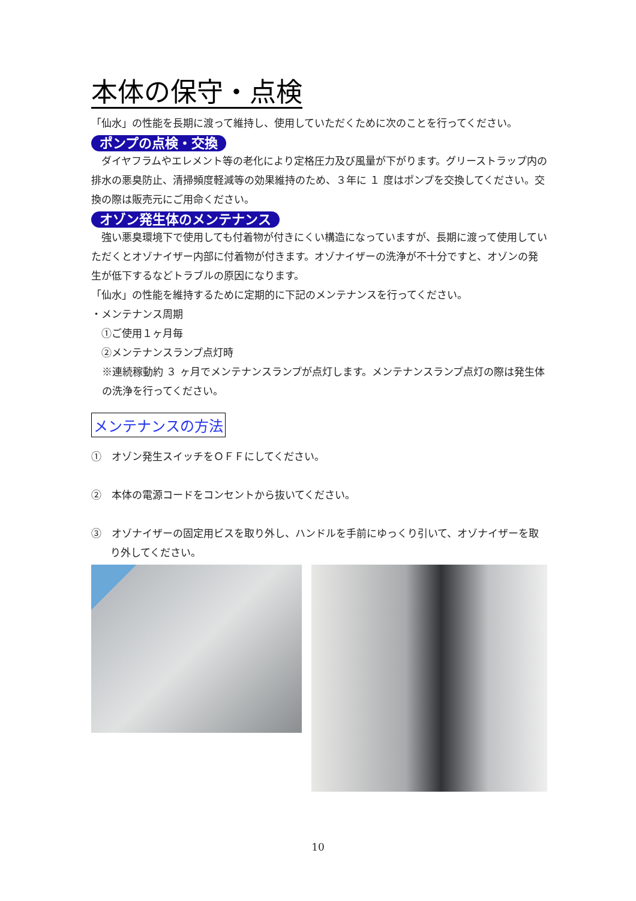本体の保守・点検
「仙水」の性能を長期に渡って維持し、使用していただくために次のことを行ってください。
ポンプの点検・交換
　ダイヤフラムやエレメント等の老化により定格圧力及び風量が下がります。グリーストラップ内の排水の悪臭防止、清掃頻度軽減等の効果維持のため、３年に １ 度はポンプを交換してください。交換の際は販売元にご用命ください。
オゾン発生体のメンテナンス
　強い悪臭環境下で使用しても付着物が付きにくい構造になっていますが、長期に渡って使用していただくとオゾナイザー内部に付着物が付きます。オゾナイザーの洗浄が不十分ですと、オゾンの発生が低下するなどトラブルの原因になります。
「仙水」の性能を維持するために定期的に下記のメンテナンスを行ってください。
・メンテナンス周期
　①ご使用１ヶ月毎
　②メンテナンスランプ点灯時
※連続稼動約 ３ ヶ月でメンテナンスランプが点灯します。メンテナンスランプ点灯の際は発生体の洗浄を行ってください。
メンテナンスの方法
①　オゾン発生スイッチをＯＦＦにしてください。
②　本体の電源コードをコンセントから抜いてください。
③　オゾナイザーの固定用ビスを取り外し、ハンドルを手前にゆっくり引いて、オゾナイザーを取り外してください。
10